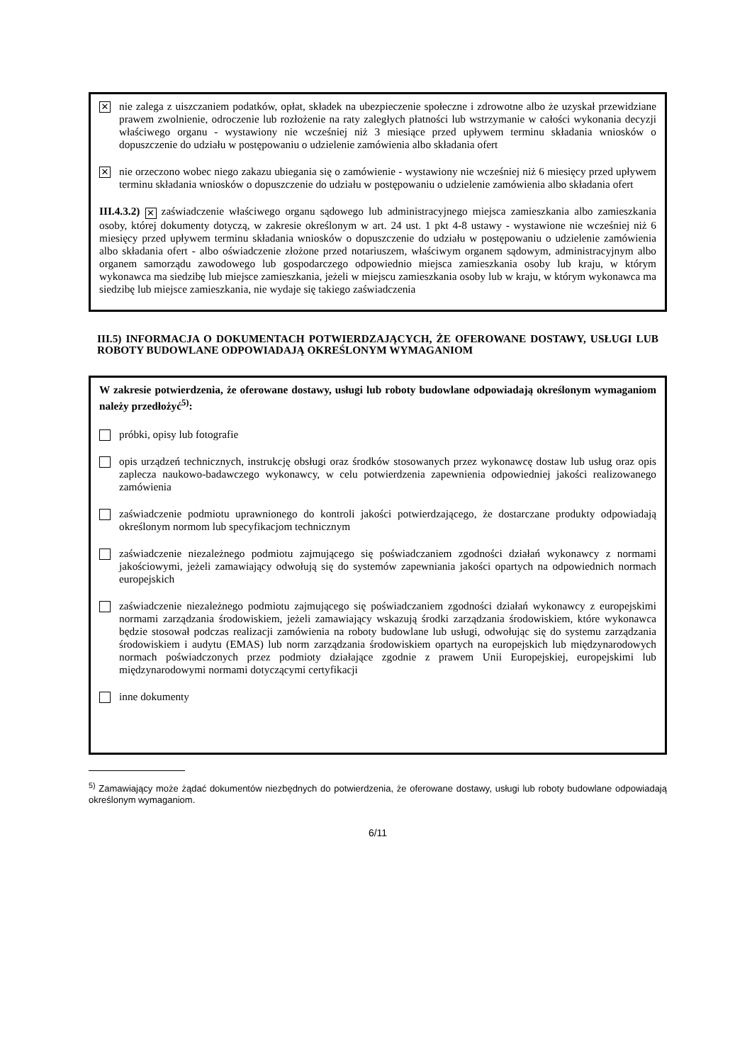✕ nie zalega z uiszczaniem podatków, opłat, składek na ubezpieczenie społeczne i zdrowotne albo że uzyskał przewidziane prawem zwolnienie, odroczenie lub rozłożenie na raty zaległych płatności lub wstrzymanie w całości wykonania decyzji właściwego organu - wystawiony nie wcześniej niż 3 miesiące przed upływem terminu składania wniosków o dopuszczenie do udziału w postępowaniu o udzielenie zamówienia albo składania ofert
✕ nie orzeczono wobec niego zakazu ubiegania się o zamówienie - wystawiony nie wcześniej niż 6 miesięcy przed upływem terminu składania wniosków o dopuszczenie do udziału w postępowaniu o udzielenie zamówienia albo składania ofert
III.4.3.2) ✕ zaświadczenie właściwego organu sądowego lub administracyjnego miejsca zamieszkania albo zamieszkania osoby, której dokumenty dotyczą, w zakresie określonym w art. 24 ust. 1 pkt 4-8 ustawy - wystawione nie wcześniej niż 6 miesięcy przed upływem terminu składania wniosków o dopuszczenie do udziału w postępowaniu o udzielenie zamówienia albo składania ofert - albo oświadczenie złożone przed notariuszem, właściwym organem sądowym, administracyjnym albo organem samorządu zawodowego lub gospodarczego odpowiednio miejsca zamieszkania osoby lub kraju, w którym wykonawca ma siedzibę lub miejsce zamieszkania, jeżeli w miejscu zamieszkania osoby lub w kraju, w którym wykonawca ma siedzibę lub miejsce zamieszkania, nie wydaje się takiego zaświadczenia
III.5) INFORMACJA O DOKUMENTACH POTWIERDZAJĄCYCH, ŻE OFEROWANE DOSTAWY, USŁUGI LUB ROBOTY BUDOWLANE ODPOWIADAJĄ OKREŚLONYM WYMAGANIOM
W zakresie potwierdzenia, że oferowane dostawy, usługi lub roboty budowlane odpowiadają określonym wymaganiom należy przedłożyć<sup>5)</sup>:
próbki, opisy lub fotografie
opis urządzeń technicznych, instrukcję obsługi oraz środków stosowanych przez wykonawcę dostaw lub usług oraz opis zaplecza naukowo-badawczego wykonawcy, w celu potwierdzenia zapewnienia odpowiedniej jakości realizowanego zamówienia
zaświadczenie podmiotu uprawnionego do kontroli jakości potwierdzającego, że dostarczane produkty odpowiadają określonym normom lub specyfikacjom technicznym
zaświadczenie niezależnego podmiotu zajmującego się poświadczaniem zgodności działań wykonawcy z normami jakościowymi, jeżeli zamawiający odwołują się do systemów zapewniania jakości opartych na odpowiednich normach europejskich
zaświadczenie niezależnego podmiotu zajmującego się poświadczaniem zgodności działań wykonawcy z europejskimi normami zarządzania środowiskiem, jeżeli zamawiający wskazują środki zarządzania środowiskiem, które wykonawca będzie stosował podczas realizacji zamówienia na roboty budowlane lub usługi, odwołując się do systemu zarządzania środowiskiem i audytu (EMAS) lub norm zarządzania środowiskiem opartych na europejskich lub międzynarodowych normach poświadczonych przez podmioty działające zgodnie z prawem Unii Europejskiej, europejskimi lub międzynarodowymi normami dotyczącymi certyfikacji
inne dokumenty
<sup>5)</sup> Zamawiający może żądać dokumentów niezbędnych do potwierdzenia, że oferowane dostawy, usługi lub roboty budowlane odpowiadają określonym wymaganiom.
6/11